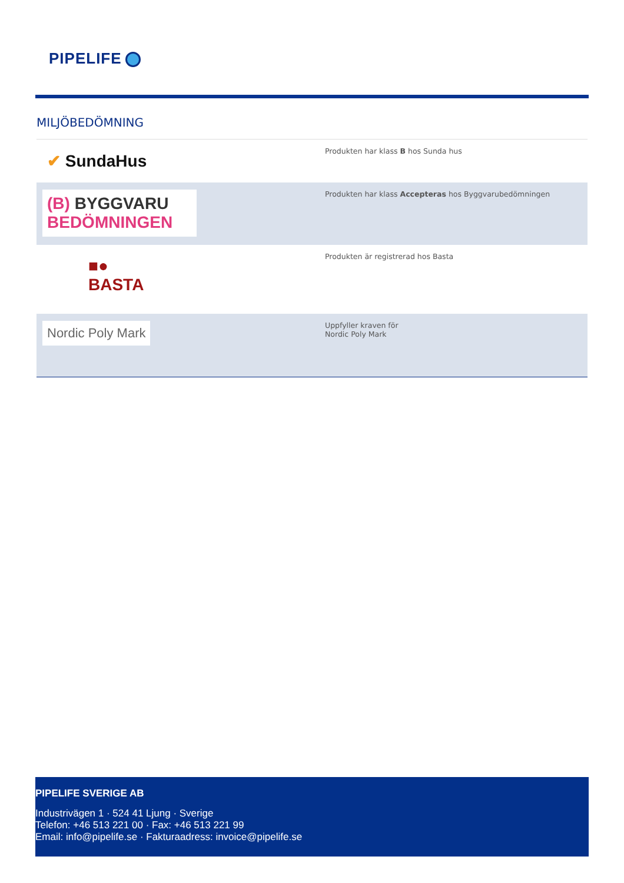PIPELIFE
MILJÖBEDÖMNING
| ✔ SundaHus | Produkten har klass B hos Sunda hus |
| (B) BYGGVARU BEDÖMNINGEN | Produkten har klass Accepteras hos Byggvarubedömningen |
| ■● BASTA | Produkten är registrerad hos Basta |
| Nordic Poly Mark | Uppfyller kraven för Nordic Poly Mark |
PIPELIFE SVERIGE AB
Industrivägen 1 · 524 41 Ljung · Sverige
Telefon: +46 513 221 00 · Fax: +46 513 221 99
Email: info@pipelife.se · Fakturaadress: invoice@pipelife.se